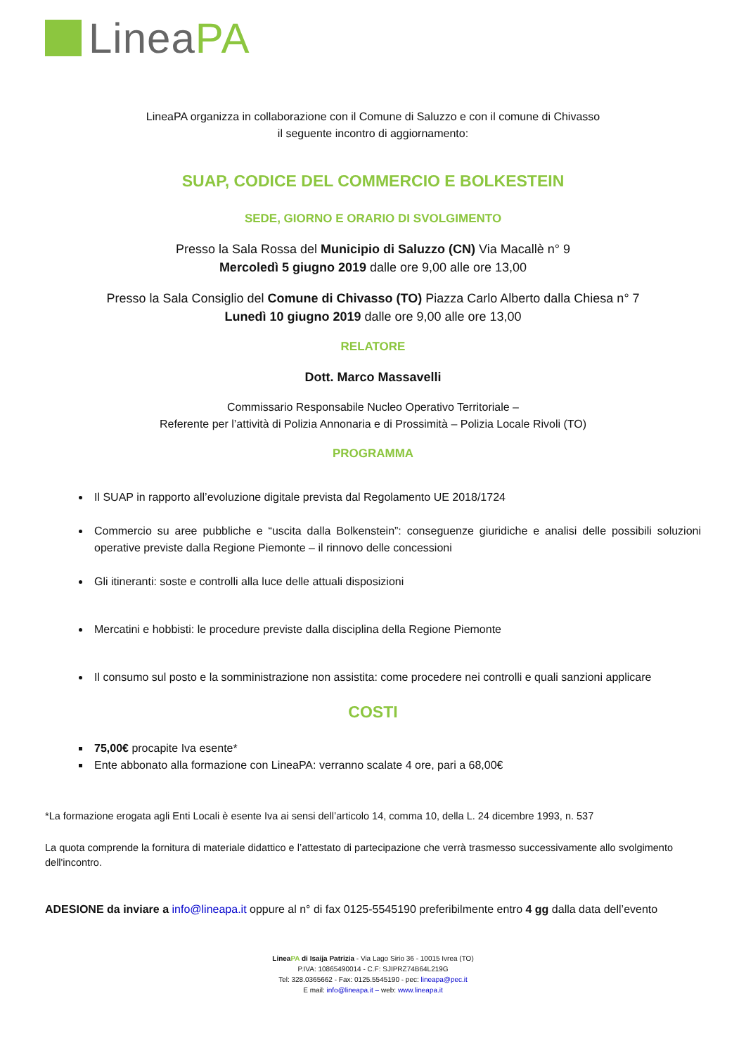Linea PA
LineaPA organizza in collaborazione con il Comune di Saluzzo e con il comune di Chivasso
il seguente incontro di aggiornamento:
SUAP, CODICE DEL COMMERCIO E BOLKESTEIN
SEDE, GIORNO E ORARIO DI SVOLGIMENTO
Presso la Sala Rossa del Municipio di Saluzzo (CN) Via Macallè n° 9
Mercoledì 5 giugno 2019 dalle ore 9,00 alle ore 13,00
Presso la Sala Consiglio del Comune di Chivasso (TO) Piazza Carlo Alberto dalla Chiesa n° 7
Lunedì 10 giugno 2019 dalle ore 9,00 alle ore 13,00
RELATORE
Dott. Marco Massavelli
Commissario Responsabile Nucleo Operativo Territoriale –
Referente per l’attività di Polizia Annonaria e di Prossimità – Polizia Locale Rivoli (TO)
PROGRAMMA
Il SUAP in rapporto all’evoluzione digitale prevista dal Regolamento UE 2018/1724
Commercio su aree pubbliche e “uscita dalla Bolkenstein”: conseguenze giuridiche e analisi delle possibili soluzioni operative previste dalla Regione Piemonte – il rinnovo delle concessioni
Gli itineranti: soste e controlli alla luce delle attuali disposizioni
Mercatini e hobbisti: le procedure previste dalla disciplina della Regione Piemonte
Il consumo sul posto e la somministrazione non assistita: come procedere nei controlli e quali sanzioni applicare
COSTI
75,00€ procapite Iva esente*
Ente abbonato alla formazione con LineaPA: verranno scalate 4 ore, pari a 68,00€
*La formazione erogata agli Enti Locali è esente Iva ai sensi dell’articolo 14, comma 10, della L. 24 dicembre 1993, n. 537
La quota comprende la fornitura di materiale didattico e l’attestato di partecipazione che verrà trasmesso successivamente allo svolgimento dell'incontro.
ADESIONE da inviare a info@lineapa.it oppure al n° di fax 0125-5545190 preferibilmente entro 4 gg dalla data dell’evento
LineaPA di Isaija Patrizia - Via Lago Sirio 36 - 10015 Ivrea (TO)
P.IVA: 10865490014 - C.F: SJIPRZ74B64L219G
Tel: 328.0365662 - Fax: 0125.5545190 - pec: lineapa@pec.it
E mail: info@lineapa.it – web: www.lineapa.it